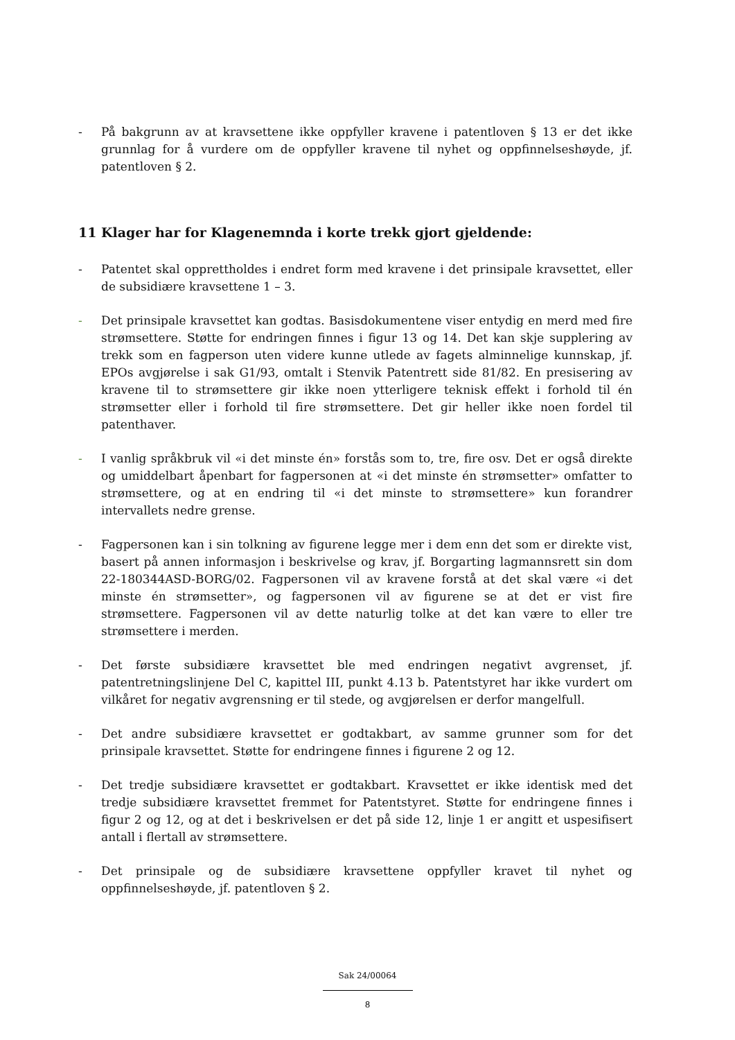- På bakgrunn av at kravsettene ikke oppfyller kravene i patentloven § 13 er det ikke grunnlag for å vurdere om de oppfyller kravene til nyhet og oppfinnelseshøyde, jf. patentloven § 2.
11 Klager har for Klagenemnda i korte trekk gjort gjeldende:
- Patentet skal opprettholdes i endret form med kravene i det prinsipale kravsettet, eller de subsidiære kravsettene 1 – 3.
- Det prinsipale kravsettet kan godtas. Basisdokumentene viser entydig en merd med fire strømsettere. Støtte for endringen finnes i figur 13 og 14. Det kan skje supplering av trekk som en fagperson uten videre kunne utlede av fagets alminnelige kunnskap, jf. EPOs avgjørelse i sak G1/93, omtalt i Stenvik Patentrett side 81/82. En presisering av kravene til to strømsettere gir ikke noen ytterligere teknisk effekt i forhold til én strømsetter eller i forhold til fire strømsettere. Det gir heller ikke noen fordel til patenthaver.
- I vanlig språkbruk vil «i det minste én» forstås som to, tre, fire osv. Det er også direkte og umiddelbart åpenbart for fagpersonen at «i det minste én strømsetter» omfatter to strømsettere, og at en endring til «i det minste to strømsettere» kun forandrer intervallets nedre grense.
- Fagpersonen kan i sin tolkning av figurene legge mer i dem enn det som er direkte vist, basert på annen informasjon i beskrivelse og krav, jf. Borgarting lagmannsrett sin dom 22-180344ASD-BORG/02. Fagpersonen vil av kravene forstå at det skal være «i det minste én strømsetter», og fagpersonen vil av figurene se at det er vist fire strømsettere. Fagpersonen vil av dette naturlig tolke at det kan være to eller tre strømsettere i merden.
- Det første subsidiære kravsettet ble med endringen negativt avgrenset, jf. patentretningslinjene Del C, kapittel III, punkt 4.13 b. Patentstyret har ikke vurdert om vilkåret for negativ avgrensning er til stede, og avgjørelsen er derfor mangelfull.
- Det andre subsidiære kravsettet er godtakbart, av samme grunner som for det prinsipale kravsettet. Støtte for endringene finnes i figurene 2 og 12.
- Det tredje subsidiære kravsettet er godtakbart. Kravsettet er ikke identisk med det tredje subsidiære kravsettet fremmet for Patentstyret. Støtte for endringene finnes i figur 2 og 12, og at det i beskrivelsen er det på side 12, linje 1 er angitt et uspesifisert antall i flertall av strømsettere.
- Det prinsipale og de subsidiære kravsettene oppfyller kravet til nyhet og oppfinnelseshøyde, jf. patentloven § 2.
Sak 24/00064
8